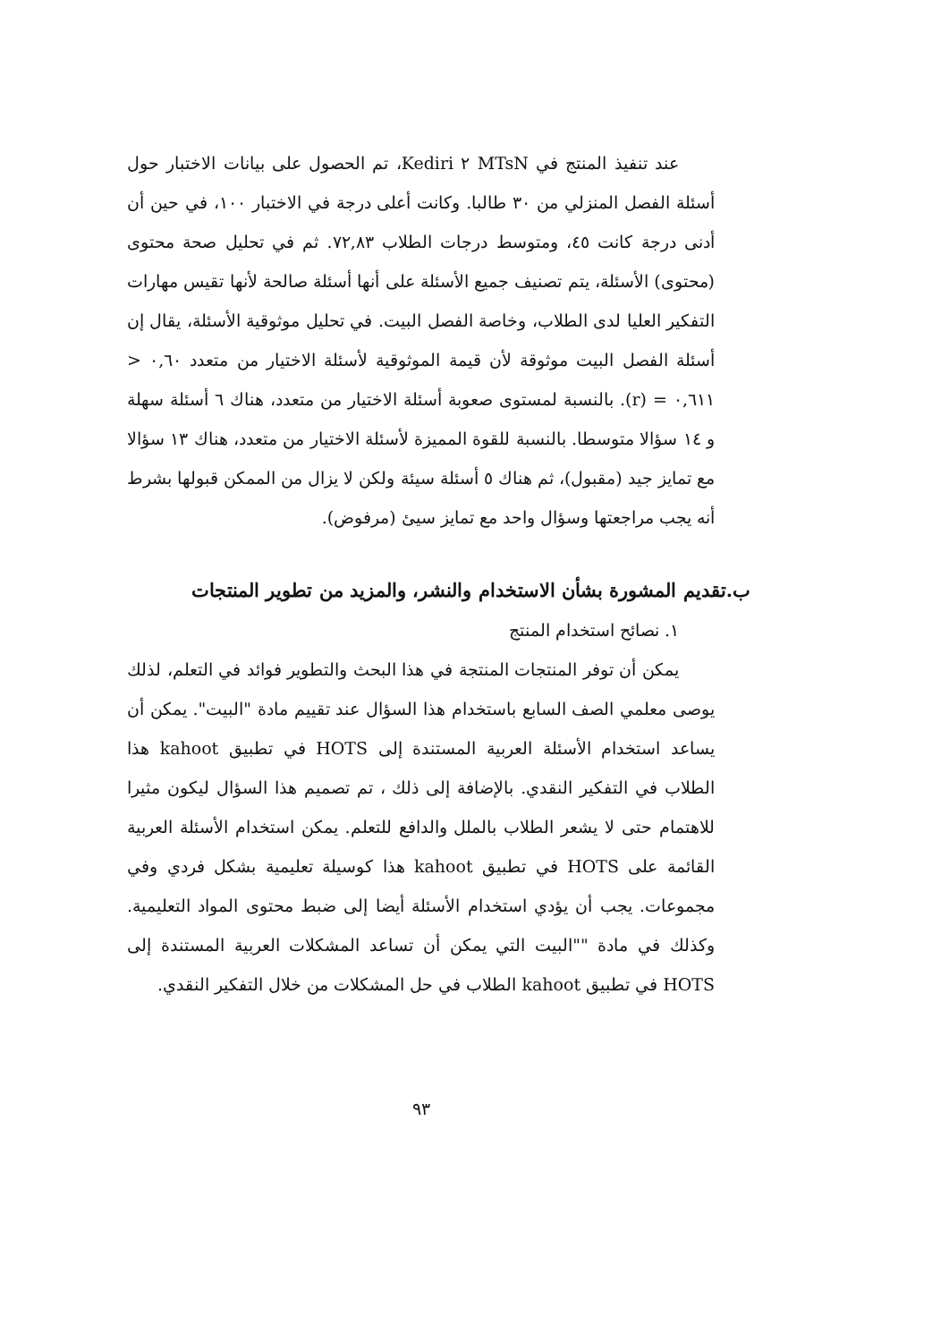عند تنفيذ المنتج في MTsN ٢ Kediri، تم الحصول على بيانات الاختبار حول أسئلة الفصل المنزلي من ٣٠ طالبا. وكانت أعلى درجة في الاختبار ١٠٠، في حين أن أدنى درجة كانت ٤٥، ومتوسط درجات الطلاب ٧٢,٨٣. ثم في تحليل صحة محتوى (محتوى) الأسئلة، يتم تصنيف جميع الأسئلة على أنها أسئلة صالحة لأنها تقيس مهارات التفكير العليا لدى الطلاب، وخاصة الفصل البيت. في تحليل موثوقية الأسئلة، يقال إن أسئلة الفصل البيت موثوقة لأن قيمة الموثوقية لأسئلة الاختيار من متعدد ٠,٦٠ < ٠,٦١١ = (r). بالنسبة لمستوى صعوبة أسئلة الاختيار من متعدد، هناك ٦ أسئلة سهلة و ١٤ سؤالا متوسطا. بالنسبة للقوة المميزة لأسئلة الاختيار من متعدد، هناك ١٣ سؤالا مع تمايز جيد (مقبول)، ثم هناك ٥ أسئلة سيئة ولكن لا يزال من الممكن قبولها بشرط أنه يجب مراجعتها وسؤال واحد مع تمايز سيئ (مرفوض).
ب.تقديم المشورة بشأن الاستخدام والنشر، والمزيد من تطوير المنتجات
١. نصائح استخدام المنتج
يمكن أن توفر المنتجات المنتجة في هذا البحث والتطوير فوائد في التعلم، لذلك يوصى معلمي الصف السابع باستخدام هذا السؤال عند تقييم مادة "البيت". يمكن أن يساعد استخدام الأسئلة العربية المستندة إلى HOTS في تطبيق kahoot هذا الطلاب في التفكير النقدي. بالإضافة إلى ذلك ، تم تصميم هذا السؤال ليكون مثيرا للاهتمام حتى لا يشعر الطلاب بالملل والدافع للتعلم. يمكن استخدام الأسئلة العربية القائمة على HOTS في تطبيق kahoot هذا كوسيلة تعليمية بشكل فردي وفي مجموعات. يجب أن يؤدي استخدام الأسئلة أيضا إلى ضبط محتوى المواد التعليمية. وكذلك في مادة ""البيت التي يمكن أن تساعد المشكلات العربية المستندة إلى HOTS في تطبيق kahoot الطلاب في حل المشكلات من خلال التفكير النقدي.
٩٣